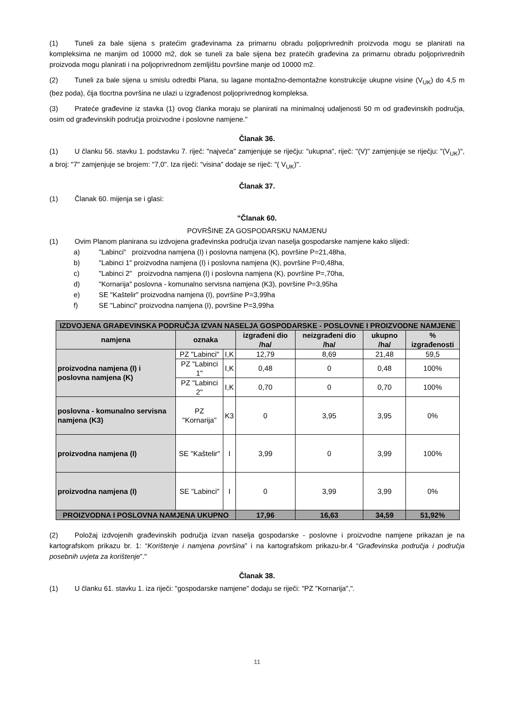(1) Tuneli za bale sijena s pratećim građevinama za primarnu obradu poljoprivrednih proizvoda mogu se planirati na kompleksima ne manjim od 10000 m2, dok se tuneli za bale sijena bez pratećih građevina za primarnu obradu poljoprivrednih proizvoda mogu planirati i na poljoprivrednom zemljištu površine manje od 10000 m2.
(2) Tuneli za bale sijena u smislu odredbi Plana, su lagane montažno-demontažne konstrukcije ukupne visine (V<sub>UK</sub>) do 4,5 m (bez poda), čija tlocrtna površina ne ulazi u izgrađenost poljoprivrednog kompleksa.
(3) Prateće građevine iz stavka (1) ovog članka moraju se planirati na minimalnoj udaljenosti 50 m od građevinskih područja, osim od građevinskih područja proizvodne i poslovne namjene."
Članak 36.
(1) U članku 56. stavku 1. podstavku 7. riječ: "najveća" zamjenjuje se riječju: "ukupna", riječ: "(V)" zamjenjuje se riječju: "(V<sub>UK</sub>)", a broj: "7" zamjenjuje se brojem: "7,0". Iza riječi: "visina" dodaje se riječ: "( V<sub>UK</sub>)".
Članak 37.
(1) Članak 60. mijenja se i glasi:
"Članak 60.
POVRŠINE ZA GOSPODARSKU NAMJENU
(1) Ovim Planom planirana su izdvojena građevinska područja izvan naselja gospodarske namjene kako slijedi:
a) "Labinci" proizvodna namjena (I) i poslovna namjena (K), površine P=21,48ha,
b) "Labinci 1" proizvodna namjena (I) i poslovna namjena (K), površine P=0,48ha,
c) "Labinci 2" proizvodna namjena (I) i poslovna namjena (K), površine P=,70ha,
d) "Kornarija" poslovna - komunalno servisna namjena (K3), površine P=3,95ha
e) SE "Kaštelir" proizvodna namjena (I), površine P=3,99ha
f) SE "Labinci" proizvodna namjena (I), površine P=3,99ha
| IZDVOJENA GRAĐEVINSKA PODRUČJA IZVAN NASELJA GOSPODARSKE - POSLOVNE I PROIZVODNE NAMJENE | | | | | | |
| --- | --- | --- | --- | --- | --- | --- |
| namjena | oznaka | | izgrađeni dio /ha/ | neizgrađeni dio /ha/ | ukupno /ha/ | % izgrađenosti |
| proizvodna namjena (I) i poslovna namjena (K) | PZ "Labinci" | I,K | 12,79 | 8,69 | 21,48 | 59,5 |
| | PZ "Labinci 1" | I,K | 0,48 | 0 | 0,48 | 100% |
| | PZ "Labinci 2" | I,K | 0,70 | 0 | 0,70 | 100% |
| poslovna - komunalno servisna namjena (K3) | PZ "Kornarija" | K3 | 0 | 3,95 | 3,95 | 0% |
| proizvodna namjena (I) | SE "Kaštelir" | I | 3,99 | 0 | 3,99 | 100% |
| proizvodna namjena (I) | SE "Labinci" | I | 0 | 3,99 | 3,99 | 0% |
| PROIZVODNA I POSLOVNA NAMJENA UKUPNO | | | 17,96 | 16,63 | 34,59 | 51,92% |
(2) Položaj izdvojenih građevinskih područja izvan naselja gospodarske - poslovne i proizvodne namjene prikazan je na kartografskom prikazu br. 1: “Korištenje i namjena površina” i na kartografskom prikazu-br.4 “Građevinska područja i područja posebnih uvjeta za korištenje”."
Članak 38.
(1) U članku 61. stavku 1. iza riječi: "gospodarske namjene" dodaju se riječi: "PZ "Kornarija",".
11